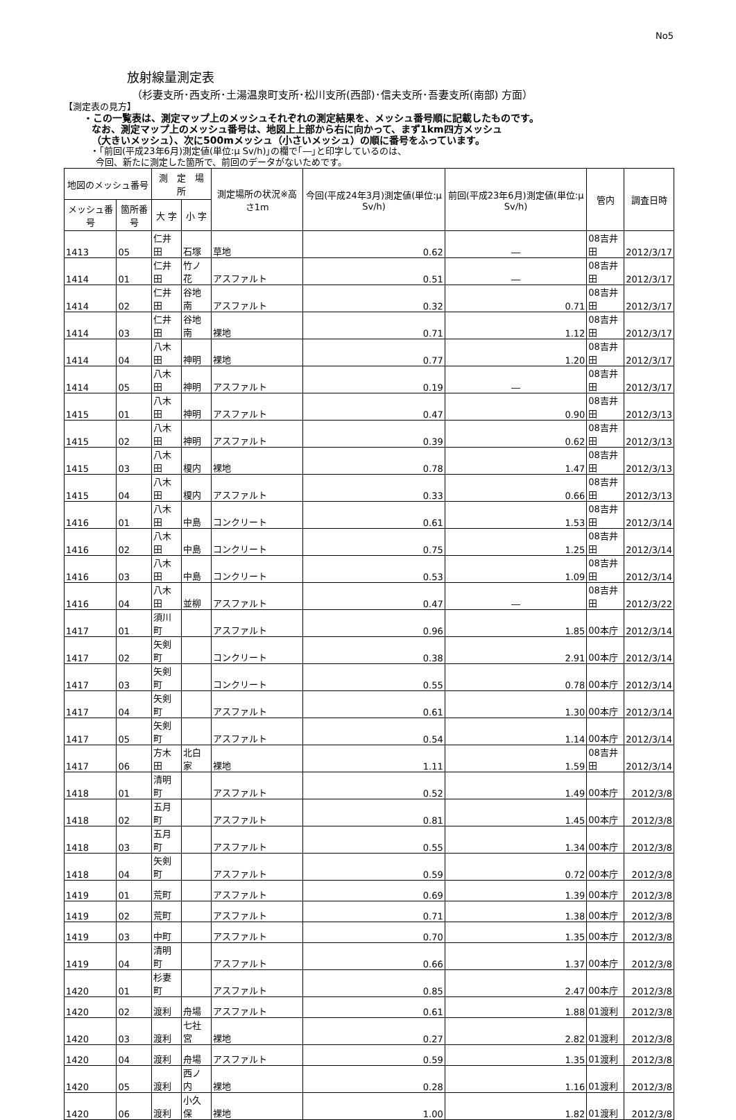No5
放射線量測定表
（杉妻支所･西支所･土湯温泉町支所･松川支所(西部)･信夫支所･吾妻支所(南部) 方面）
【測定表の見方】
・この一覧表は、測定マップ上のメッシュそれぞれの測定結果を、メッシュ番号順に記載したものです。
なお、測定マップ上のメッシュ番号は、地図上上部から右に向かって、まず1km四方メッシュ
（大きいメッシュ）、次に500mメッシュ（小さいメッシュ）の順に番号をふっています。
・｢前回(平成23年6月)測定値(単位:μ Sv/h)｣の欄で｢―｣と印字しているのは、
今回、新たに測定した箇所で、前回のデータがないためです。
| 地図のメッシュ番号 | | 測 定 場 所 | | 測定場所の状況※高さ1m | 今回(平成24年3月)測定値(単位:μ Sv/h) | 前回(平成23年6月)測定値(単位:μ Sv/h) | 管内 | 調査日時 |
| --- | --- | --- | --- | --- | --- | --- | --- | --- |
| メッシュ番号 | 箇所番号 | 大 字 | 小 字 | | | | | |
| 1413 | 05 | 仁井田 | 石塚 | 草地 | 0.62 | ― | 08吉井田 | 2012/3/17 |
| 1414 | 01 | 仁井田 | 竹ノ花 | アスファルト | 0.51 | ― | 08吉井田 | 2012/3/17 |
| 1414 | 02 | 仁井田 | 谷地南 | アスファルト | 0.32 | 0.71 | 08吉井田 | 2012/3/17 |
| 1414 | 03 | 仁井田 | 谷地南 | 裸地 | 0.71 | 1.12 | 08吉井田 | 2012/3/17 |
| 1414 | 04 | 八木田 | 神明 | 裸地 | 0.77 | 1.20 | 08吉井田 | 2012/3/17 |
| 1414 | 05 | 八木田 | 神明 | アスファルト | 0.19 | ― | 08吉井田 | 2012/3/17 |
| 1415 | 01 | 八木田 | 神明 | アスファルト | 0.47 | 0.90 | 08吉井田 | 2012/3/13 |
| 1415 | 02 | 八木田 | 神明 | アスファルト | 0.39 | 0.62 | 08吉井田 | 2012/3/13 |
| 1415 | 03 | 八木田 | 榎内 | 裸地 | 0.78 | 1.47 | 08吉井田 | 2012/3/13 |
| 1415 | 04 | 八木田 | 榎内 | アスファルト | 0.33 | 0.66 | 08吉井田 | 2012/3/13 |
| 1416 | 01 | 八木田 | 中島 | コンクリート | 0.61 | 1.53 | 08吉井田 | 2012/3/14 |
| 1416 | 02 | 八木田 | 中島 | コンクリート | 0.75 | 1.25 | 08吉井田 | 2012/3/14 |
| 1416 | 03 | 八木田 | 中島 | コンクリート | 0.53 | 1.09 | 08吉井田 | 2012/3/14 |
| 1416 | 04 | 八木田 | 並柳 | アスファルト | 0.47 | ― | 08吉井田 | 2012/3/22 |
| 1417 | 01 | 須川町 | | アスファルト | 0.96 | 1.85 | 00本庁 | 2012/3/14 |
| 1417 | 02 | 矢剣町 | | コンクリート | 0.38 | 2.91 | 00本庁 | 2012/3/14 |
| 1417 | 03 | 矢剣町 | | コンクリート | 0.55 | 0.78 | 00本庁 | 2012/3/14 |
| 1417 | 04 | 矢剣町 | | アスファルト | 0.61 | 1.30 | 00本庁 | 2012/3/14 |
| 1417 | 05 | 矢剣町 | | アスファルト | 0.54 | 1.14 | 00本庁 | 2012/3/14 |
| 1417 | 06 | 方木田 | 北白家 | 裸地 | 1.11 | 1.59 | 08吉井田 | 2012/3/14 |
| 1418 | 01 | 清明町 | | アスファルト | 0.52 | 1.49 | 00本庁 | 2012/3/8 |
| 1418 | 02 | 五月町 | | アスファルト | 0.81 | 1.45 | 00本庁 | 2012/3/8 |
| 1418 | 03 | 五月町 | | アスファルト | 0.55 | 1.34 | 00本庁 | 2012/3/8 |
| 1418 | 04 | 矢剣町 | | アスファルト | 0.59 | 0.72 | 00本庁 | 2012/3/8 |
| 1419 | 01 | 荒町 | | アスファルト | 0.69 | 1.39 | 00本庁 | 2012/3/8 |
| 1419 | 02 | 荒町 | | アスファルト | 0.71 | 1.38 | 00本庁 | 2012/3/8 |
| 1419 | 03 | 中町 | | アスファルト | 0.70 | 1.35 | 00本庁 | 2012/3/8 |
| 1419 | 04 | 清明町 | | アスファルト | 0.66 | 1.37 | 00本庁 | 2012/3/8 |
| 1420 | 01 | 杉妻町 | | アスファルト | 0.85 | 2.47 | 00本庁 | 2012/3/8 |
| 1420 | 02 | 渡利 | 舟場 | アスファルト | 0.61 | 1.88 | 01渡利 | 2012/3/8 |
| 1420 | 03 | 渡利 | 七社宮 | 裸地 | 0.27 | 2.82 | 01渡利 | 2012/3/8 |
| 1420 | 04 | 渡利 | 舟場 | アスファルト | 0.59 | 1.35 | 01渡利 | 2012/3/8 |
| 1420 | 05 | 渡利 | 西ノ内 | 裸地 | 0.28 | 1.16 | 01渡利 | 2012/3/8 |
| 1420 | 06 | 渡利 | 小久保 | 裸地 | 1.00 | 1.82 | 01渡利 | 2012/3/8 |